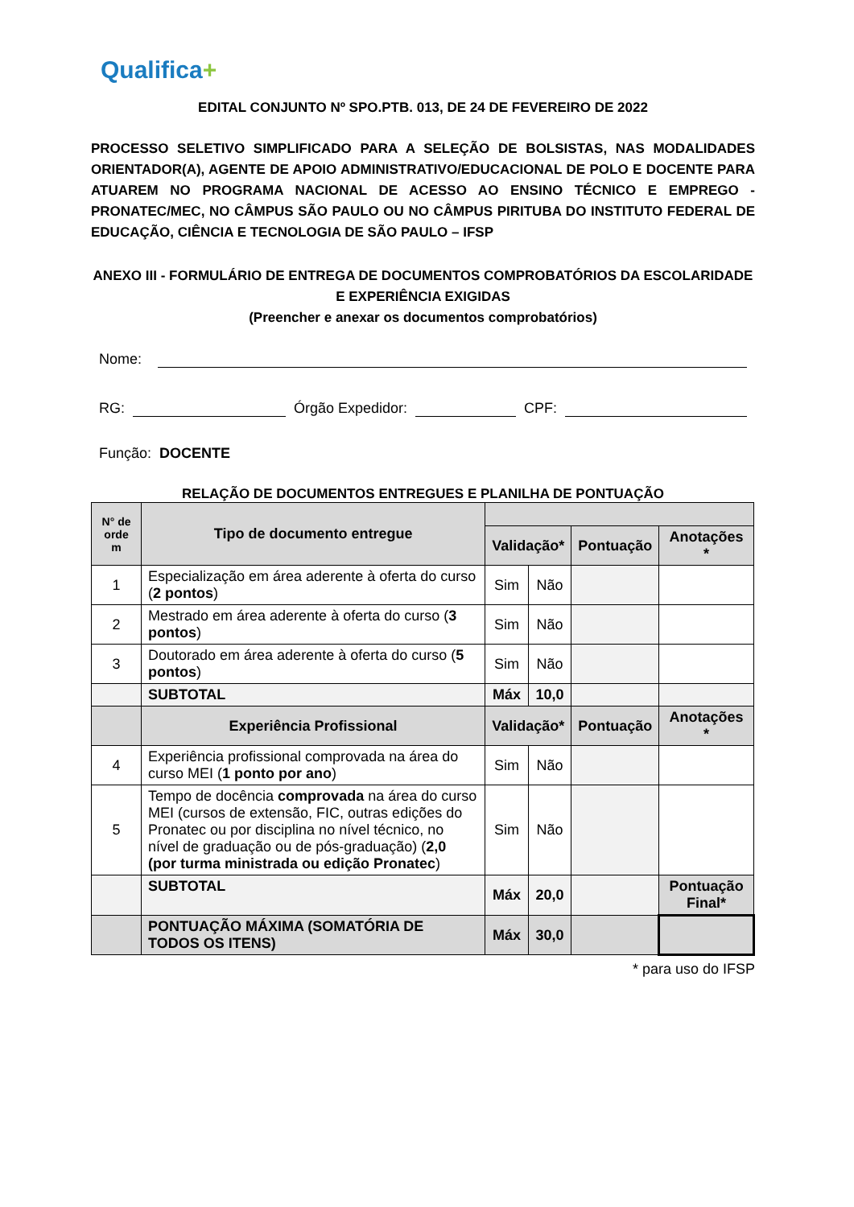Qualifica+
EDITAL CONJUNTO Nº SPO.PTB. 013, DE 24 DE FEVEREIRO DE 2022
PROCESSO SELETIVO SIMPLIFICADO PARA A SELEÇÃO DE BOLSISTAS, NAS MODALIDADES ORIENTADOR(A), AGENTE DE APOIO ADMINISTRATIVO/EDUCACIONAL DE POLO E DOCENTE PARA ATUAREM NO PROGRAMA NACIONAL DE ACESSO AO ENSINO TÉCNICO E EMPREGO - PRONATEC/MEC, NO CÂMPUS SÃO PAULO OU NO CÂMPUS PIRITUBA DO INSTITUTO FEDERAL DE EDUCAÇÃO, CIÊNCIA E TECNOLOGIA DE SÃO PAULO – IFSP
ANEXO III - FORMULÁRIO DE ENTREGA DE DOCUMENTOS COMPROBATÓRIOS DA ESCOLARIDADE E EXPERIÊNCIA EXIGIDAS
(Preencher e anexar os documentos comprobatórios)
Nome:
RG:
Órgão Expedidor:
CPF:
Função: DOCENTE
RELAÇÃO DE DOCUMENTOS ENTREGUES E PLANILHA DE PONTUAÇÃO
| N° de orde m | Tipo de documento entregue | | | | |
| --- | --- | --- | --- | --- | --- |
| | | Validação* | | Pontuação | Anotações * |
| 1 | Especialização em área aderente à oferta do curso ( 2 pontos ) | Sim | Não | | |
| 2 | Mestrado em área aderente à oferta do curso ( 3 pontos ) | Sim | Não | | |
| 3 | Doutorado em área aderente à oferta do curso ( 5 pontos ) | Sim | Não | | |
| | SUBTOTAL | Máx | 10,0 | | |
| | Experiência Profissional | Validação* | | Pontuação | Anotações * |
| 4 | Experiência profissional comprovada na área do curso MEI ( 1 ponto por ano ) | Sim | Não | | |
| 5 | Tempo de docência comprovada na área do curso MEI (cursos de extensão, FIC, outras edições do Pronatec ou por disciplina no nível técnico, no nível de graduação ou de pós-graduação) ( 2,0 (por turma ministrada ou edição Pronatec ) | Sim | Não | | |
| | SUBTOTAL | Máx | 20,0 | | Pontuação Final* |
| | PONTUAÇÃO MÁXIMA (SOMATÓRIA DE TODOS OS ITENS) | Máx | 30,0 | | |
* para uso do IFSP